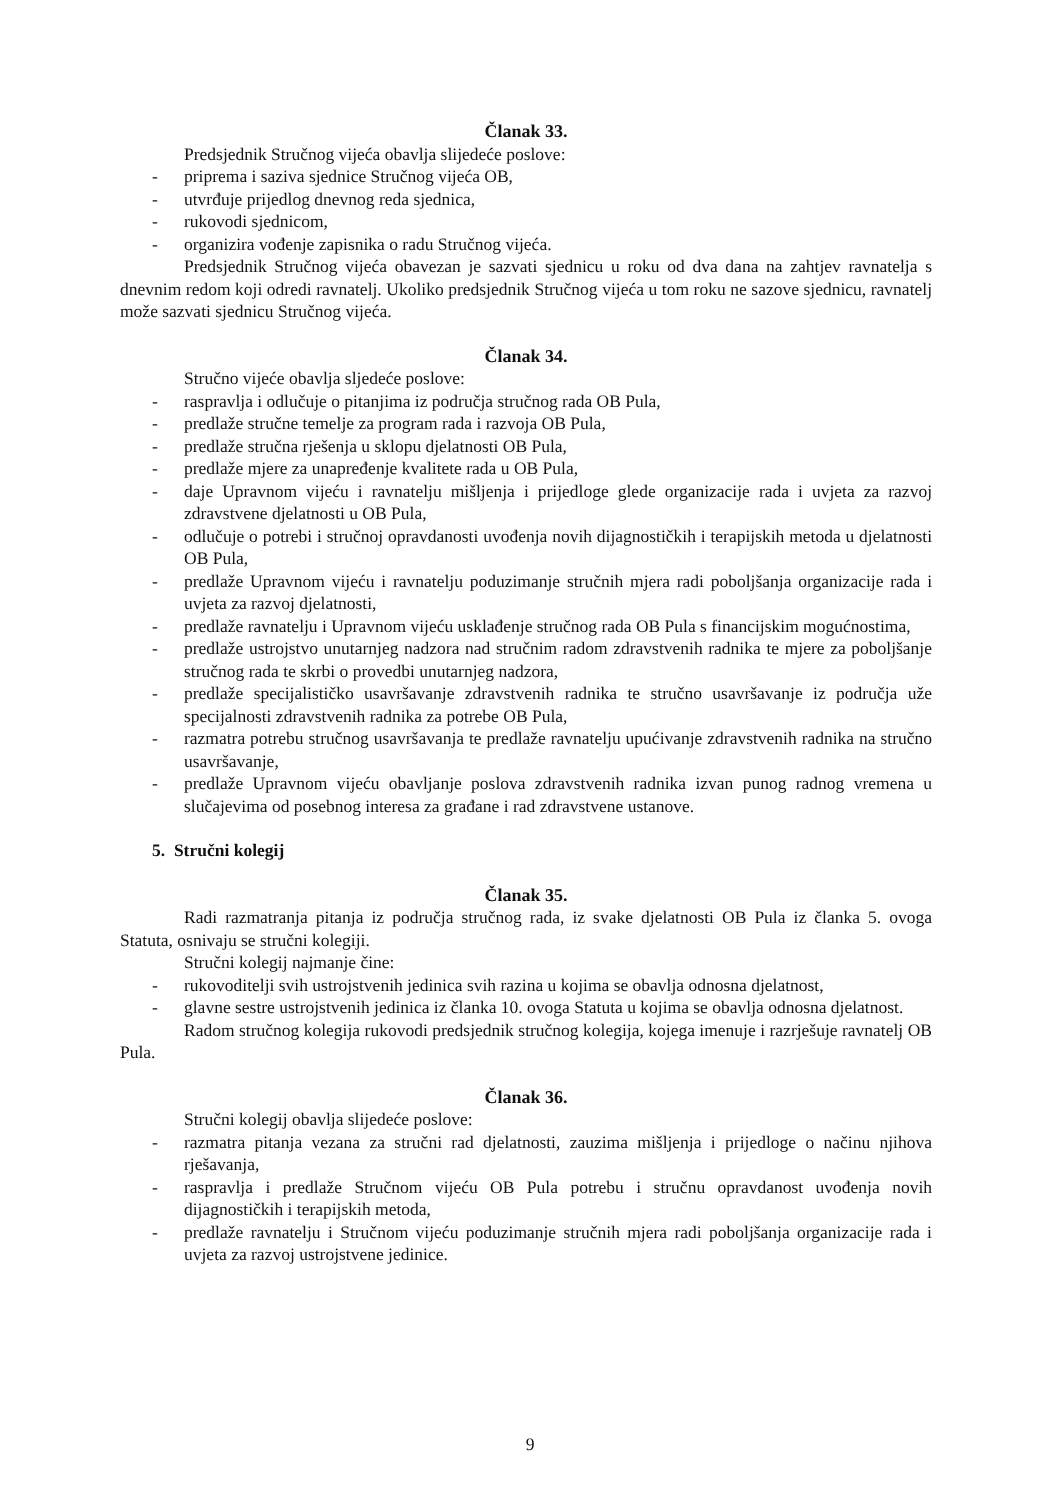Članak 33.
Predsjednik Stručnog vijeća obavlja slijedeće poslove:
- priprema i saziva sjednice Stručnog vijeća OB,
- utvrđuje prijedlog dnevnog reda sjednica,
- rukovodi sjednicom,
- organizira vođenje zapisnika o radu Stručnog vijeća.
Predsjednik Stručnog vijeća obavezan je sazvati sjednicu u roku od dva dana na zahtjev ravnatelja s dnevnim redom koji odredi ravnatelj. Ukoliko predsjednik Stručnog vijeća u tom roku ne sazove sjednicu, ravnatelj može sazvati sjednicu Stručnog vijeća.
Članak 34.
Stručno vijeće obavlja sljedeće poslove:
- raspravlja i odlučuje o pitanjima iz područja stručnog rada OB Pula,
- predlaže stručne temelje za program rada i razvoja OB Pula,
- predlaže stručna rješenja u sklopu djelatnosti OB Pula,
- predlaže mjere za unapređenje kvalitete rada u OB Pula,
- daje Upravnom vijeću i ravnatelju mišljenja i prijedloge glede organizacije rada i uvjeta za razvoj zdravstvene djelatnosti u OB Pula,
- odlučuje o potrebi i stručnoj opravdanosti uvođenja novih dijagnostičkih i terapijskih metoda u djelatnosti OB Pula,
- predlaže Upravnom vijeću i ravnatelju poduzimanje stručnih mjera radi poboljšanja organizacije rada i uvjeta za razvoj djelatnosti,
- predlaže ravnatelju i Upravnom vijeću usklađenje stručnog rada OB Pula s financijskim mogućnostima,
- predlaže ustrojstvo unutarnjeg nadzora nad stručnim radom zdravstvenih radnika te mjere za poboljšanje stručnog rada te skrbi o provedbi unutarnjeg nadzora,
- predlaže specijalističko usavršavanje zdravstvenih radnika te stručno usavršavanje iz područja uže specijalnosti zdravstvenih radnika za potrebe OB Pula,
- razmatra potrebu stručnog usavršavanja te predlaže ravnatelju upućivanje zdravstvenih radnika na stručno usavršavanje,
- predlaže Upravnom vijeću obavljanje poslova zdravstvenih radnika izvan punog radnog vremena u slučajevima od posebnog interesa za građane i rad zdravstvene ustanove.
5. Stručni kolegij
Članak 35.
Radi razmatranja pitanja iz područja stručnog rada, iz svake djelatnosti OB Pula iz članka 5. ovoga Statuta, osnivaju se stručni kolegiji.
Stručni kolegij najmanje čine:
- rukovoditelji svih ustrojstvenih jedinica svih razina u kojima se obavlja odnosna djelatnost,
- glavne sestre ustrojstvenih jedinica iz članka 10. ovoga Statuta u kojima se obavlja odnosna djelatnost.
Radom stručnog kolegija rukovodi predsjednik stručnog kolegija, kojega imenuje i razrješuje ravnatelj OB Pula.
Članak 36.
Stručni kolegij obavlja slijedeće poslove:
- razmatra pitanja vezana za stručni rad djelatnosti, zauzima mišljenja i prijedloge o načinu njihova rješavanja,
- raspravlja i predlaže Stručnom vijeću OB Pula potrebu i stručnu opravdanost uvođenja novih dijagnostičkih i terapijskih metoda,
- predlaže ravnatelju i Stručnom vijeću poduzimanje stručnih mjera radi poboljšanja organizacije rada i uvjeta za razvoj ustrojstvene jedinice.
9